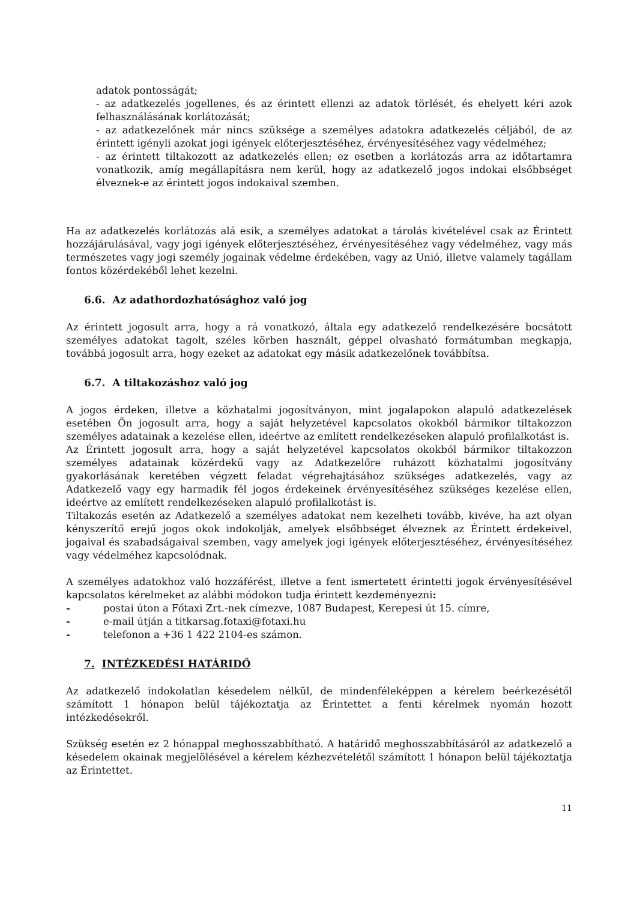adatok pontosságát;
- az adatkezelés jogellenes, és az érintett ellenzi az adatok törlését, és ehelyett kéri azok felhasználásának korlátozását;
- az adatkezelőnek már nincs szüksége a személyes adatokra adatkezelés céljából, de az érintett igényli azokat jogi igények előterjesztéséhez, érvényesítéséhez vagy védelméhez;
- az érintett tiltakozott az adatkezelés ellen; ez esetben a korlátozás arra az időtartamra vonatkozik, amíg megállapításra nem kerül, hogy az adatkezelő jogos indokai elsőbbséget élveznek-e az érintett jogos indokaival szemben.
Ha az adatkezelés korlátozás alá esik, a személyes adatokat a tárolás kivételével csak az Érintett hozzájárulásával, vagy jogi igények előterjesztéséhez, érvényesítéséhez vagy védelméhez, vagy más természetes vagy jogi személy jogainak védelme érdekében, vagy az Unió, illetve valamely tagállam fontos közérdekéből lehet kezelni.
6.6. Az adathordozhatósághoz való jog
Az érintett jogosult arra, hogy a rá vonatkozó, általa egy adatkezelő rendelkezésére bocsátott személyes adatokat tagolt, széles körben használt, géppel olvasható formátumban megkapja, továbbá jogosult arra, hogy ezeket az adatokat egy másik adatkezelőnek továbbítsa.
6.7. A tiltakozáshoz való jog
A jogos érdeken, illetve a közhatalmi jogosítványon, mint jogalapokon alapuló adatkezelések esetében Ön jogosult arra, hogy a saját helyzetével kapcsolatos okokból bármikor tiltakozzon személyes adatainak a kezelése ellen, ideértve az említett rendelkezéseken alapuló profilalkotást is.
Az Érintett jogosult arra, hogy a saját helyzetével kapcsolatos okokból bármikor tiltakozzon személyes adatainak közérdekű vagy az Adatkezelőre ruházott közhatalmi jogosítvány gyakorlásának keretében végzett feladat végrehajtásához szükséges adatkezelés, vagy az Adatkezelő vagy egy harmadik fél jogos érdekeinek érvényesítéséhez szükséges kezelése ellen, ideértve az említett rendelkezéseken alapuló profilalkotást is.
Tiltakozás esetén az Adatkezelő a személyes adatokat nem kezelheti tovább, kivéve, ha azt olyan kényszerítő erejű jogos okok indokolják, amelyek elsőbbséget élveznek az Érintett érdekeivel, jogaival és szabadságaival szemben, vagy amelyek jogi igények előterjesztéséhez, érvényesítéséhez vagy védelméhez kapcsolódnak.
A személyes adatokhoz való hozzáférést, illetve a fent ismertetett érintetti jogok érvényesítésével kapcsolatos kérelmeket az alábbi módokon tudja érintett kezdeményezni:
- postai úton a Főtaxi Zrt.-nek címezve, 1087 Budapest, Kerepesi út 15. címre,
- e-mail útján a titkarsag.fotaxi@fotaxi.hu
- telefonon a +36 1 422 2104-es számon.
7. INTÉZKEDÉSI HATÁRIDŐ
Az adatkezelő indokolatlan késedelem nélkül, de mindenféleképpen a kérelem beérkezésétől számított 1 hónapon belül tájékoztatja az Érintettet a fenti kérelmek nyomán hozott intézkedésekről.
Szükség esetén ez 2 hónappal meghosszabbítható. A határidő meghosszabbításáról az adatkezelő a késedelem okainak megjelölésével a kérelem kézhezvételétől számított 1 hónapon belül tájékoztatja az Érintettet.
11